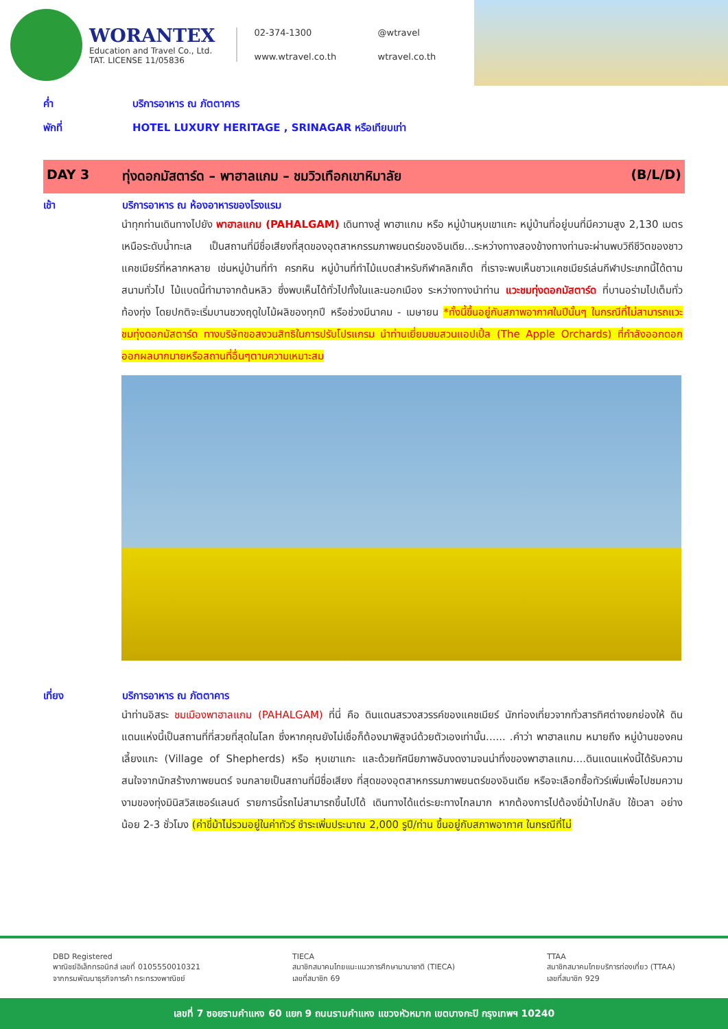WORANTEX
Education and Travel Co., Ltd.
TAT. LICENSE 11/05836
02-374-1300
@wtravel
www.wtravel.co.th
wtravel.co.th
ค่ำ บริการอาหาร ณ ภัตตาคาร
พักที่ HOTEL LUXURY HERITAGE , SRINAGAR หรือเทียบเท่า
DAY 3 ทุ่งดอกมัสตาร์ด – พาฮาลแกม – ชมวิวเทือกเขาหิมาลัย (B/L/D)
เช้า บริการอาหาร ณ ห้องอาหารของโรงแรม
นำทุกท่านเดินทางไปยัง พาฮาลแกม (PAHALGAM) เดินทางสู่ พาฮาแกม หรือ หมู่บ้านหุบเขาแกะ หมู่บ้านที่อยู่บนที่มีความสูง 2,130 เมตร เหนือระดับน้ำทะเล เป็นสถานที่มีชื่อเสียงที่สุดของอุตสาหกรรมภาพยนตร์ของอินเดีย...ระหว่างทางสองข้างทางท่านจะผ่านพบวิถีชีวิตของชาวแคชเมียร์ที่หลากหลาย เช่นหมู่บ้านที่ทำ ครกหิน หมู่บ้านที่ทำไม้แบดสำหรับกีฬาคลิกเก็ต ที่เราจะพบเห็นชาวแคชเมียร์เล่นกีฬาประเภทนี้ได้ตามสนามทั่วไป ไม้แบดนี้ทำมาจากต้นหลิว ซึ่งพบเห็นได้ทั่วไปทั้งในและนอกเมือง ระหว่างทางนำท่าน แวะชมทุ่งดอกมัสตาร์ด ที่บานอร่ามไปเต็มทั่วท้องทุ่ง โดยปกติจะเริ่มบานชวงฤดูใบไม้ผลิของทุกปี หรือช่วงมีนาคม - เมษายน *ทั้งนี้ขึ้นอยู่กับสภาพอากาศในปีนั้นๆ ในกรณีที่ไม่สามารถแวะชมทุ่งดอกมัสตาร์ด ทางบริษัทขอสงวนสิทธิในการปรับโปรแกรม นำท่านเยี่ยมชมสวนแอปเปิ้ล (The Apple Orchards) ที่กำลังออกดอกออกผลมากมายหรือสถานที่อื่นๆตามความเหมาะสม
เที่ยง บริการอาหาร ณ ภัตตาคาร
นำท่านอิสระ ชมเมืองพาฮาลแกม (PAHALGAM) ที่นี่ คือ ดินแดนสรวงสวรรค์ของแคชเมียร์ นักท่องเที่ยวจากทั่วสารทิศต่างยกย่องให้ ดินแดนแห่งนี้เป็นสถานที่ที่สวยที่สุดในโลก ซึ่งหากคุณยังไม่เชื่อก็ต้องมาพิสูจน์ด้วยตัวเองเท่านั้น...... .คำว่า พาฮาลแกม หมายถึง หมู่บ้านของคนเลี้ยงแกะ (Village of Shepherds) หรือ หุบเขาแกะ และด้วยทัศนียภาพอันงดงามจนน่าทึ่งของพาฮาลแกม....ดินแดนแห่งนี้ได้รับความสนใจจากนักสร้างภาพยนตร์ จนกลายเป็นสถานที่มีชื่อเสียง ที่สุดของอุตสาหกรรมภาพยนตร์ของอินเดีย หรือจะเลือกซื้อทัวร์เพิ่มเพื่อไปชมความงามของทุ่งมินิสวิสเซอร์แลนด์ รายการนี้รถไม่สามารถขึ้นไปได้ เดินทางได้แต่ระยะทางไกลมาก หากต้องการไปต้องขี่ม้าไปกลับ ใช้เวลา อย่างน้อย 2-3 ชั่วโมง (ค่าขี่ม้าไม่รวมอยู่ในค่าทัวร์ ชำระเพิ่มประมาณ 2,000 รูปี/ท่าน ขึ้นอยู่กับสภาพอากาศ ในกรณีที่ไม่
DBD Registered
พาณิชย์อิเล็กทรอนิกส์ เลขที่ 0105550010321
จากกรมพัฒนาธุรกิจการค้า กระทรวงพาณิชย์
TIECA
สมาชิกสมาคมไทยแนะแนวการศึกษานานาชาติ (TIECA)
เลขที่สมาชิก 69
TTAA
สมาชิกสมาคมไทยบริการท่องเที่ยว (TTAA)
เลขที่สมาชิก 929
เลขที่ 7 ซอยรามคำแหง 60 แยก 9 ถนนรามคำแหง แขวงหัวหมาก เขตบางกะปิ กรุงเทพฯ 10240